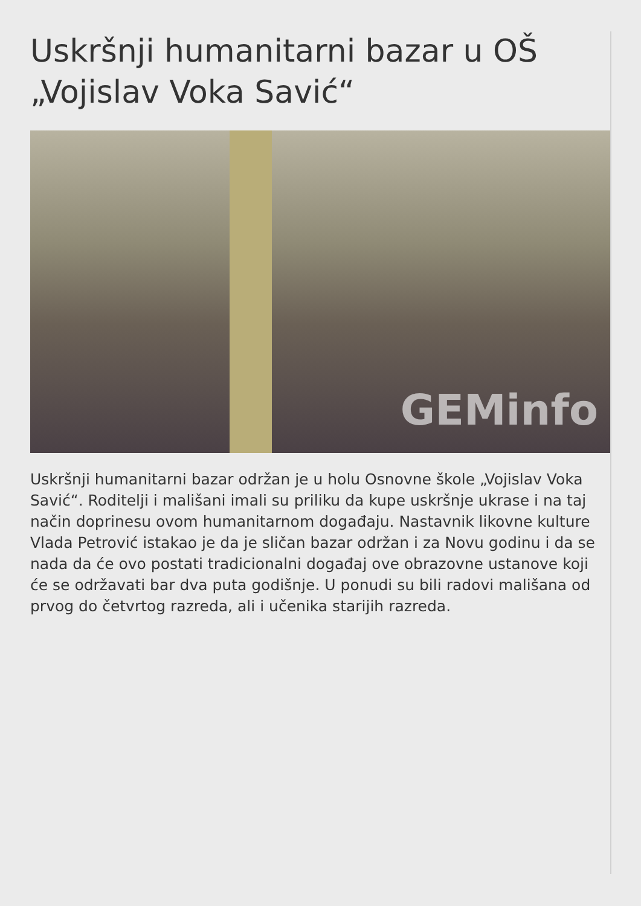Uskršnji humanitarni bazar u OŠ „Vojislav Voka Savić“
GEMinfo
Uskršnji humanitarni bazar održan je u holu Osnovne škole „Vojislav Voka Savić“. Roditelji i mališani imali su priliku da kupe uskršnje ukrase i na taj način doprinesu ovom humanitarnom događaju. Nastavnik likovne kulture Vlada Petrović istakao je da je sličan bazar održan i za Novu godinu i da se nada da će ovo postati tradicionalni događaj ove obrazovne ustanove koji će se održavati bar dva puta godišnje. U ponudi su bili radovi mališana od prvog do četvrtog razreda, ali i učenika starijih razreda.